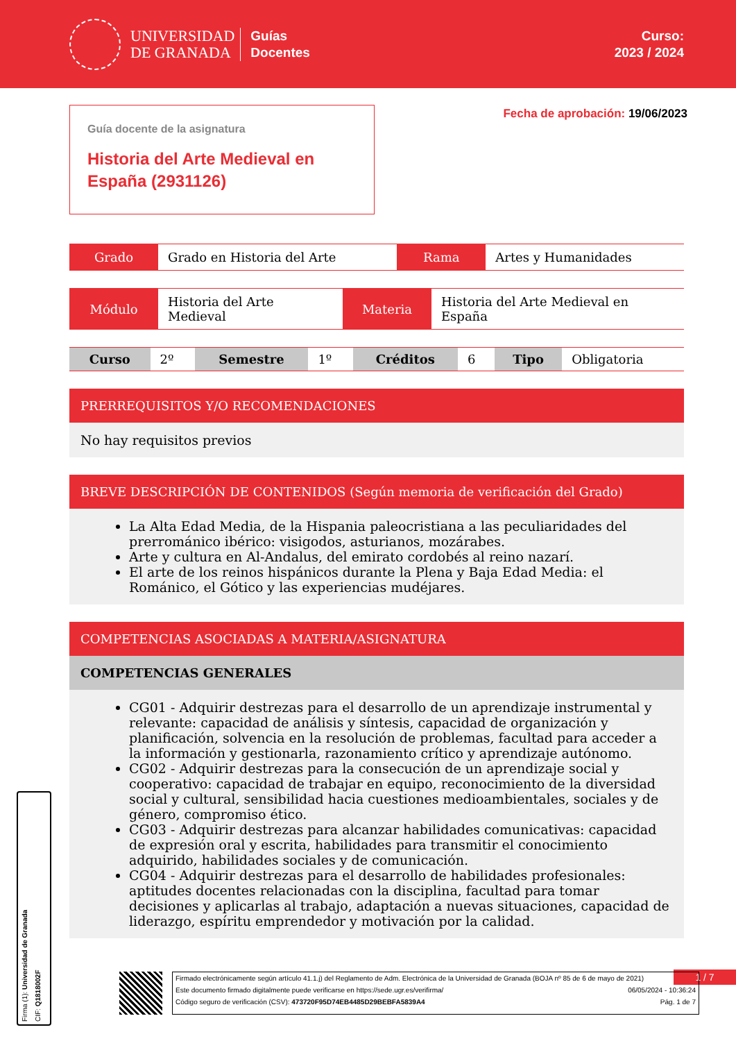UNIVERSIDAD
DE GRANADA
Guías
Docentes
Curso:
2023 / 2024
Guía docente de la asignatura
Historia del Arte Medieval en España (2931126)
Fecha de aprobación: 19/06/2023
| Grado | Grado en Historia del Arte | Rama | Artes y Humanidades |
| Módulo | Historia del Arte Medieval | Materia | Historia del Arte Medieval en España |
| Curso | 2º | Semestre | 1º | Créditos | 6 | Tipo | Obligatoria |
PRERREQUISITOS Y/O RECOMENDACIONES
No hay requisitos previos
BREVE DESCRIPCIÓN DE CONTENIDOS (Según memoria de verificación del Grado)
La Alta Edad Media, de la Hispania paleocristiana a las peculiaridades del prerrománico ibérico: visigodos, asturianos, mozárabes.
Arte y cultura en Al-Andalus, del emirato cordobés al reino nazarí.
El arte de los reinos hispánicos durante la Plena y Baja Edad Media: el Románico, el Gótico y las experiencias mudéjares.
COMPETENCIAS ASOCIADAS A MATERIA/ASIGNATURA
COMPETENCIAS GENERALES
CG01 - Adquirir destrezas para el desarrollo de un aprendizaje instrumental y relevante: capacidad de análisis y síntesis, capacidad de organización y planificación, solvencia en la resolución de problemas, facultad para acceder a la información y gestionarla, razonamiento crítico y aprendizaje autónomo.
CG02 - Adquirir destrezas para la consecución de un aprendizaje social y cooperativo: capacidad de trabajar en equipo, reconocimiento de la diversidad social y cultural, sensibilidad hacia cuestiones medioambientales, sociales y de género, compromiso ético.
CG03 - Adquirir destrezas para alcanzar habilidades comunicativas: capacidad de expresión oral y escrita, habilidades para transmitir el conocimiento adquirido, habilidades sociales y de comunicación.
CG04 - Adquirir destrezas para el desarrollo de habilidades profesionales: aptitudes docentes relacionadas con la disciplina, facultad para tomar decisiones y aplicarlas al trabajo, adaptación a nuevas situaciones, capacidad de liderazgo, espíritu emprendedor y motivación por la calidad.
Firma (1): Universidad de Granada
CIF: Q1818002F
1 / 7
Firmado electrónicamente según artículo 41.1.j) del Reglamento de Adm. Electrónica de la Universidad de Granada (BOJA nº 85 de 6 de mayo de 2021)
Este documento firmado digitalmente puede verificarse en https://sede.ugr.es/verifirma/ 06/05/2024 - 10:36:24
Código seguro de verificación (CSV): 473720F95D74EB4485D29BEBFA5839A4 Pág. 1 de 7